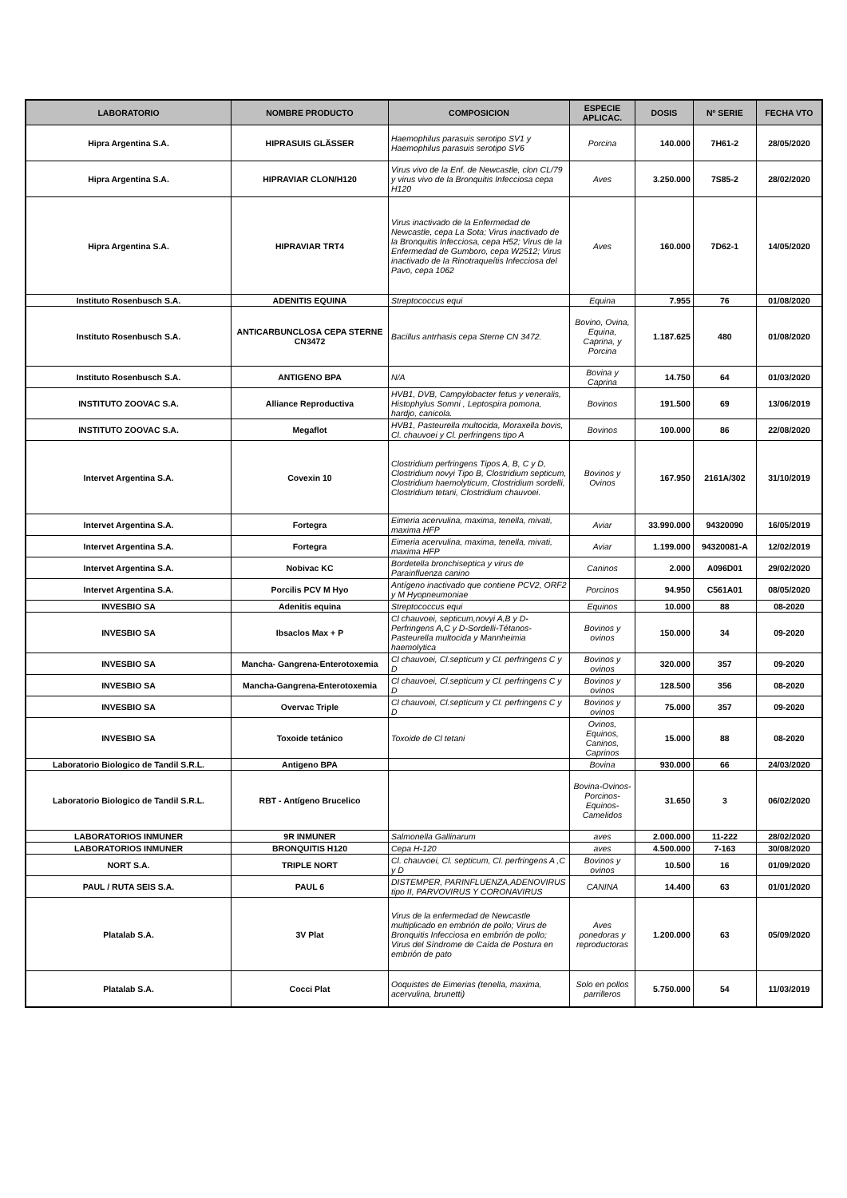| LABORATORIO | NOMBRE PRODUCTO | COMPOSICION | ESPECIE APLICAC. | DOSIS | Nº SERIE | FECHA VTO |
| --- | --- | --- | --- | --- | --- | --- |
| Hipra Argentina S.A. | HIPRASUIS GLÄSSER | Haemophilus parasuis serotipo SV1 y Haemophilus parasuis serotipo SV6 | Porcina | 140.000 | 7H61-2 | 28/05/2020 |
| Hipra Argentina S.A. | HIPRAVIAR CLON/H120 | Virus vivo de la Enf. de Newcastle, clon CL/79 y virus vivo de la Bronquitis Infecciosa cepa H120 | Aves | 3.250.000 | 7S85-2 | 28/02/2020 |
| Hipra Argentina S.A. | HIPRAVIAR TRT4 | Virus inactivado de la Enfermedad de Newcastle, cepa La Sota; Virus inactivado de la Bronquitis Infecciosa, cepa H52; Virus de la Enfermedad de Gumboro, cepa W2512; Virus inactivado de la Rinotraqueítis Infecciosa del Pavo, cepa 1062 | Aves | 160.000 | 7D62-1 | 14/05/2020 |
| Instituto Rosenbusch S.A. | ADENITIS EQUINA | Streptococcus equi | Equina | 7.955 | 76 | 01/08/2020 |
| Instituto Rosenbusch S.A. | ANTICARBUNCLOSA CEPA STERNE CN3472 | Bacillus antrhasis cepa Sterne CN 3472. | Bovino, Ovina, Equina, Caprina, y Porcina | 1.187.625 | 480 | 01/08/2020 |
| Instituto Rosenbusch S.A. | ANTIGENO BPA | N/A | Bovina y Caprina | 14.750 | 64 | 01/03/2020 |
| INSTITUTO ZOOVAC S.A. | Alliance Reproductiva | HVB1, DVB, Campylobacter fetus y veneralis, Histophylus Somni , Leptospira pomona, hardjo, canicola. | Bovinos | 191.500 | 69 | 13/06/2019 |
| INSTITUTO ZOOVAC S.A. | Megaflot | HVB1, Pasteurella multocida, Moraxella bovis, Cl. chauvoei y Cl. perfringens tipo A | Bovinos | 100.000 | 86 | 22/08/2020 |
| Intervet Argentina S.A. | Covexin 10 | Clostridium perfringens Tipos A, B, C y D, Clostridium novyi Tipo B, Clostridium septicum, Clostridium haemolyticum, Clostridium sordelli, Clostridium tetani, Clostridium chauvoei. | Bovinos y Ovinos | 167.950 | 2161A/302 | 31/10/2019 |
| Intervet Argentina S.A. | Fortegra | Eimeria acervulina, maxima, tenella, mivati, maxima HFP | Aviar | 33.990.000 | 94320090 | 16/05/2019 |
| Intervet Argentina S.A. | Fortegra | Eimeria acervulina, maxima, tenella, mivati, maxima HFP | Aviar | 1.199.000 | 94320081-A | 12/02/2019 |
| Intervet Argentina S.A. | Nobivac KC | Bordetella bronchiseptica y virus de Parainfluenza canino | Caninos | 2.000 | A096D01 | 29/02/2020 |
| Intervet Argentina S.A. | Porcilis PCV M Hyo | Antígeno inactivado que contiene PCV2, ORF2 y M Hyopneumoniae | Porcinos | 94.950 | C561A01 | 08/05/2020 |
| INVESBIO SA | Adenitis equina | Streptococcus equi | Equinos | 10.000 | 88 | 08-2020 |
| INVESBIO SA | Ibsaclos Max + P | Cl chauvoei, septicum,novyi A,B y D-Perfringens A,C y D-Sordelli-Tétanos-Pasteurella multocida y Mannheimia haemolytica | Bovinos y ovinos | 150.000 | 34 | 09-2020 |
| INVESBIO SA | Mancha- Gangrena-Enterotoxemia | Cl chauvoei, Cl.septicum y Cl. perfringens C y D | Bovinos y ovinos | 320.000 | 357 | 09-2020 |
| INVESBIO SA | Mancha-Gangrena-Enterotoxemia | Cl chauvoei, Cl.septicum y Cl. perfringens C y D | Bovinos y ovinos | 128.500 | 356 | 08-2020 |
| INVESBIO SA | Overvac Triple | Cl chauvoei, Cl.septicum y Cl. perfringens C y D | Bovinos y ovinos | 75.000 | 357 | 09-2020 |
| INVESBIO SA | Toxoide tetánico | Toxoide de Cl tetani | Ovinos, Equinos, Caninos, Caprinos | 15.000 | 88 | 08-2020 |
| Laboratorio Biologico de Tandil S.R.L. | Antigeno BPA | | Bovina | 930.000 | 66 | 24/03/2020 |
| Laboratorio Biologico de Tandil S.R.L. | RBT - Antígeno Brucelico | | Bovina-Ovinos-Porcinos-Equinos-Camelidos | 31.650 | 3 | 06/02/2020 |
| LABORATORIOS INMUNER | 9R INMUNER | Salmonella Gallinarum | aves | 2.000.000 | 11-222 | 28/02/2020 |
| LABORATORIOS INMUNER | BRONQUITIS H120 | Cepa H-120 | aves | 4.500.000 | 7-163 | 30/08/2020 |
| NORT S.A. | TRIPLE NORT | Cl. chauvoei, Cl. septicum, Cl. perfringens A ,C y D | Bovinos y ovinos | 10.500 | 16 | 01/09/2020 |
| PAUL / RUTA SEIS S.A. | PAUL 6 | DISTEMPER, PARINFLUENZA,ADENOVIRUS tipo II, PARVOVIRUS Y CORONAVIRUS | CANINA | 14.400 | 63 | 01/01/2020 |
| Platalab S.A. | 3V Plat | Virus de la enfermedad de Newcastle multiplicado en embrión de pollo; Virus de Bronquitis Infecciosa en embrión de pollo; Virus del Síndrome de Caída de Postura en embrión de pato | Aves ponedoras y reproductoras | 1.200.000 | 63 | 05/09/2020 |
| Platalab S.A. | Cocci Plat | Ooquistes de Eimerias (tenella, maxima, acervulina, brunetti) | Solo en pollos parrilleros | 5.750.000 | 54 | 11/03/2019 |